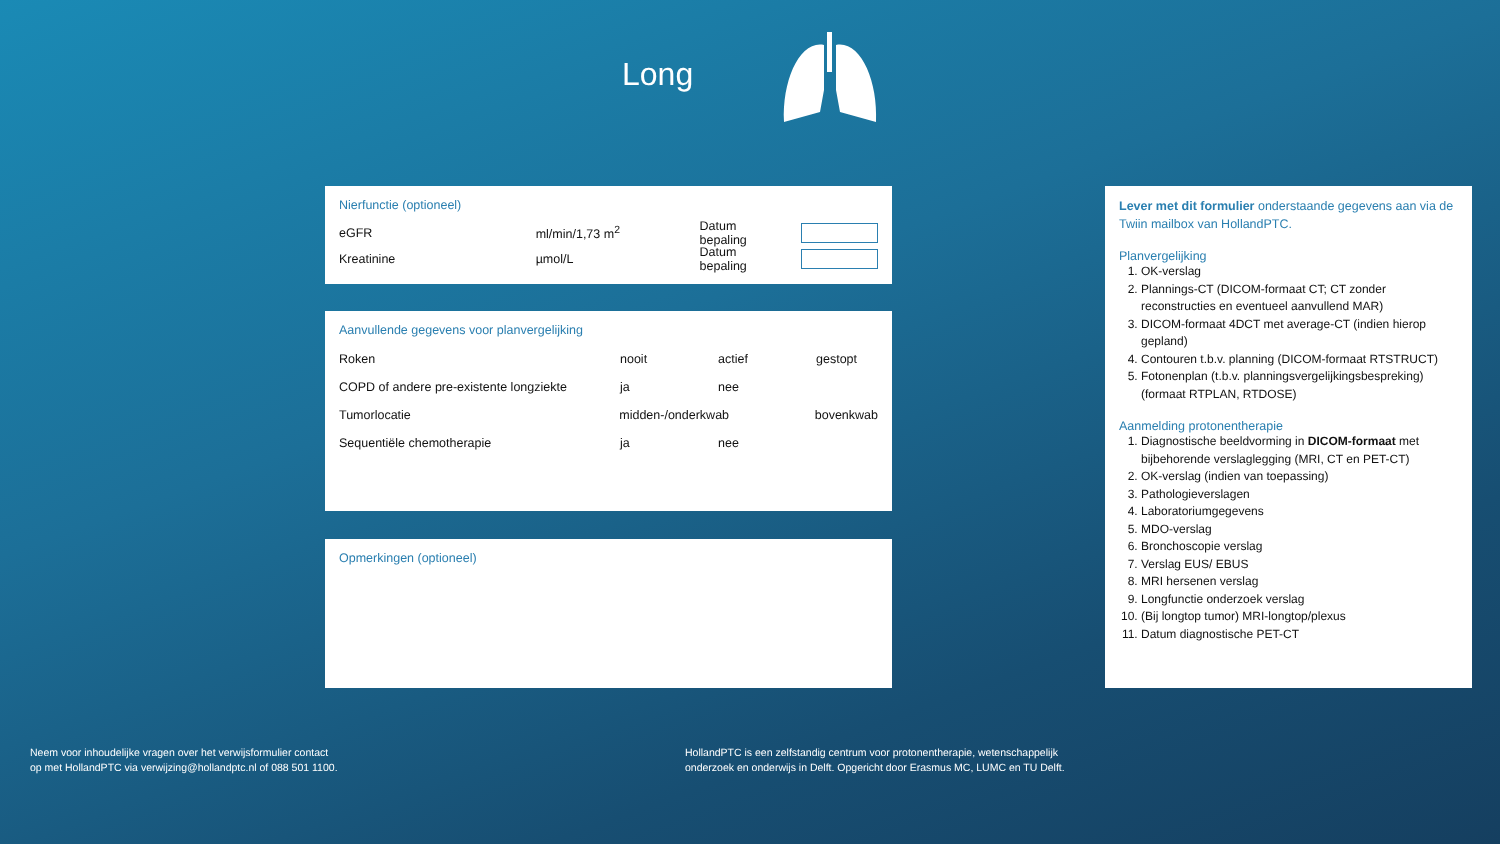Long
Nierfunctie (optioneel)
eGFR ml/min/1,73 m<sup>2</sup> Datum bepaling
Kreatinine µmol/L Datum bepaling
Aanvullende gegevens voor planvergelijking
Roken nooit actief gestopt
COPD of andere pre-existente longziekte ja nee
Tumorlocatie midden-/onderkwab bovenkwab
Sequentiële chemotherapie ja nee
Opmerkingen (optioneel)
Lever met dit formulier onderstaande gegevens aan via de Twiin mailbox van HollandPTC.
Planvergelijking
1. OK-verslag
2. Plannings-CT (DICOM-formaat CT; CT zonder reconstructies en eventueel aanvullend MAR)
3. DICOM-formaat 4DCT met average-CT (indien hierop gepland)
4. Contouren t.b.v. planning (DICOM-formaat RTSTRUCT)
5. Fotonenplan (t.b.v. planningsvergelijkingsbespreking) (formaat RTPLAN, RTDOSE)
Aanmelding protonentherapie
1. Diagnostische beeldvorming in DICOM-formaat met bijbehorende verslaglegging (MRI, CT en PET-CT)
2. OK-verslag (indien van toepassing)
3. Pathologieverslagen
4. Laboratoriumgegevens
5. MDO-verslag
6. Bronchoscopie verslag
7. Verslag EUS/ EBUS
8. MRI hersenen verslag
9. Longfunctie onderzoek verslag
10. (Bij longtop tumor) MRI-longtop/plexus
11. Datum diagnostische PET-CT
Neem voor inhoudelijke vragen over het verwijsformulier contact
op met HollandPTC via verwijzing@hollandptc.nl of 088 501 1100.
HollandPTC is een zelfstandig centrum voor protonentherapie, wetenschappelijk
onderzoek en onderwijs in Delft. Opgericht door Erasmus MC, LUMC en TU Delft.